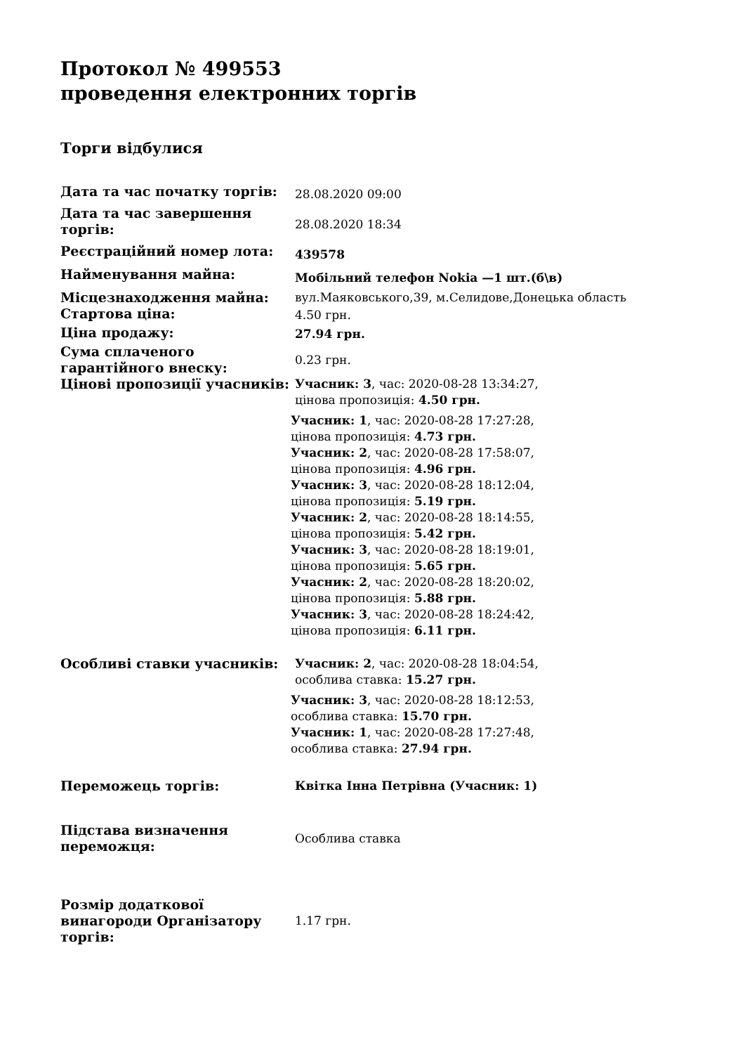Протокол № 499553
проведення електронних торгів
Торги відбулися
| Дата та час початку торгів: | 28.08.2020 09:00 |
| Дата та час завершення торгів: | 28.08.2020 18:34 |
| Реєстраційний номер лота: | 439578 |
| Найменування майна: | Мобільний телефон Nokia —1 шт.(б\в) |
| Місцезнаходження майна: | вул.Маяковського,39, м.Селидове,Донецька область |
| Стартова ціна: | 4.50 грн. |
| Ціна продажу: | 27.94 грн. |
| Сума сплаченого гарантійного внеску: | 0.23 грн. |
| Цінові пропозиції учасників: | Учасник: 3 , час: 2020-08-28 13:34:27, цінова пропозиція: 4.50 грн. Учасник: 1 , час: 2020-08-28 17:27:28, цінова пропозиція: 4.73 грн. Учасник: 2 , час: 2020-08-28 17:58:07, цінова пропозиція: 4.96 грн. Учасник: 3 , час: 2020-08-28 18:12:04, цінова пропозиція: 5.19 грн. Учасник: 2 , час: 2020-08-28 18:14:55, цінова пропозиція: 5.42 грн. Учасник: 3 , час: 2020-08-28 18:19:01, цінова пропозиція: 5.65 грн. Учасник: 2 , час: 2020-08-28 18:20:02, цінова пропозиція: 5.88 грн. Учасник: 3 , час: 2020-08-28 18:24:42, цінова пропозиція: 6.11 грн. |
| Особливі ставки учасників: | Учасник: 2 , час: 2020-08-28 18:04:54, особлива ставка: 15.27 грн. Учасник: 3 , час: 2020-08-28 18:12:53, особлива ставка: 15.70 грн. Учасник: 1 , час: 2020-08-28 17:27:48, особлива ставка: 27.94 грн. |
| Переможець торгів: | Квітка Інна Петрівна (Учасник: 1) |
| Підстава визначення переможця: | Особлива ставка |
| Розмір додаткової винагороди Організатору торгів: | 1.17 грн. |